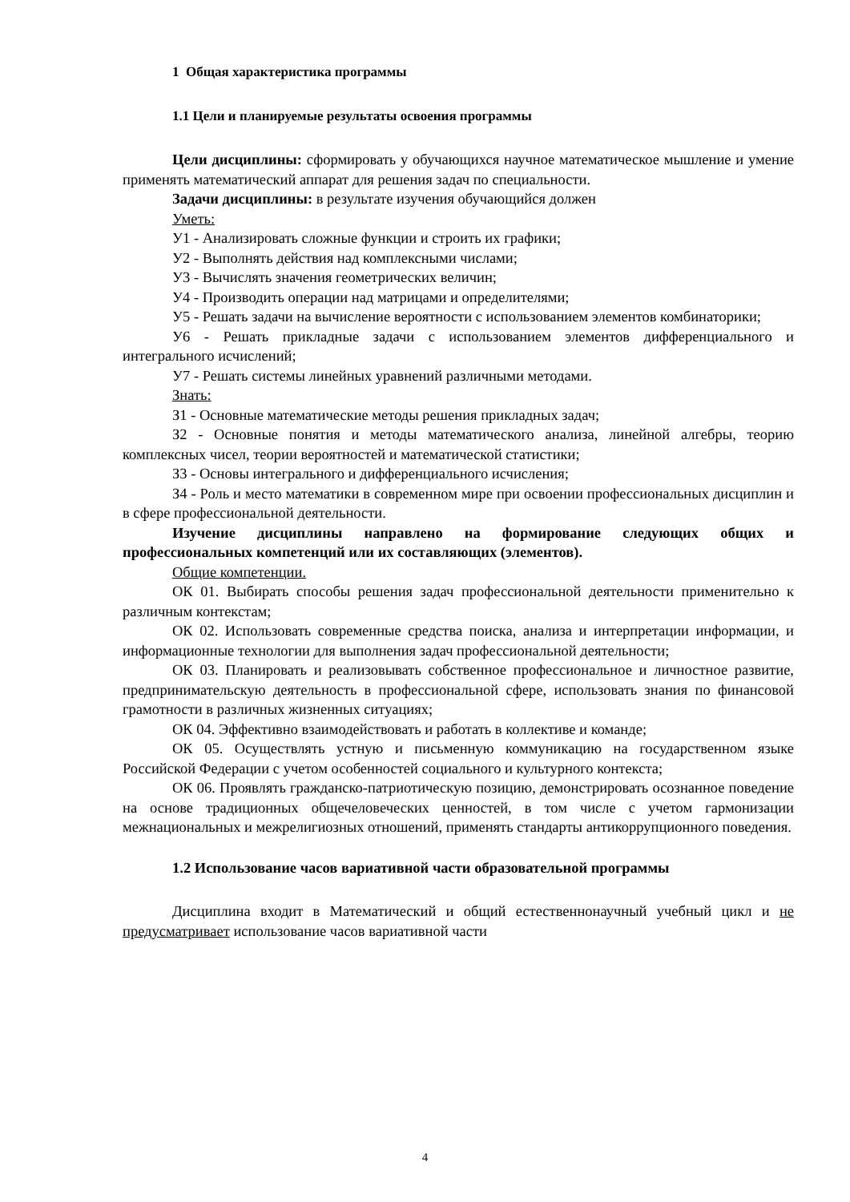1 Общая характеристика программы
1.1 Цели и планируемые результаты освоения программы
Цели дисциплины: сформировать у обучающихся научное математическое мышление и умение применять математический аппарат для решения задач по специальности.
Задачи дисциплины: в результате изучения обучающийся должен
Уметь:
У1 - Анализировать сложные функции и строить их графики;
У2 - Выполнять действия над комплексными числами;
У3 - Вычислять значения геометрических величин;
У4 - Производить операции над матрицами и определителями;
У5 - Решать задачи на вычисление вероятности с использованием элементов комбинаторики;
У6 - Решать прикладные задачи с использованием элементов дифференциального и интегрального исчислений;
У7 - Решать системы линейных уравнений различными методами.
Знать:
З1 - Основные математические методы решения прикладных задач;
З2 - Основные понятия и методы математического анализа, линейной алгебры, теорию комплексных чисел, теории вероятностей и математической статистики;
З3 - Основы интегрального и дифференциального исчисления;
З4 - Роль и место математики в современном мире при освоении профессиональных дисциплин и в сфере профессиональной деятельности.
Изучение дисциплины направлено на формирование следующих общих и профессиональных компетенций или их составляющих (элементов).
Общие компетенции.
ОК 01. Выбирать способы решения задач профессиональной деятельности применительно к различным контекстам;
ОК 02. Использовать современные средства поиска, анализа и интерпретации информации, и информационные технологии для выполнения задач профессиональной деятельности;
ОК 03. Планировать и реализовывать собственное профессиональное и личностное развитие, предпринимательскую деятельность в профессиональной сфере, использовать знания по финансовой грамотности в различных жизненных ситуациях;
ОК 04. Эффективно взаимодействовать и работать в коллективе и команде;
ОК 05. Осуществлять устную и письменную коммуникацию на государственном языке Российской Федерации с учетом особенностей социального и культурного контекста;
ОК 06. Проявлять гражданско-патриотическую позицию, демонстрировать осознанное поведение на основе традиционных общечеловеческих ценностей, в том числе с учетом гармонизации межнациональных и межрелигиозных отношений, применять стандарты антикоррупционного поведения.
1.2 Использование часов вариативной части образовательной программы
Дисциплина входит в Математический и общий естественнонаучный учебный цикл и не предусматривает использование часов вариативной части
4